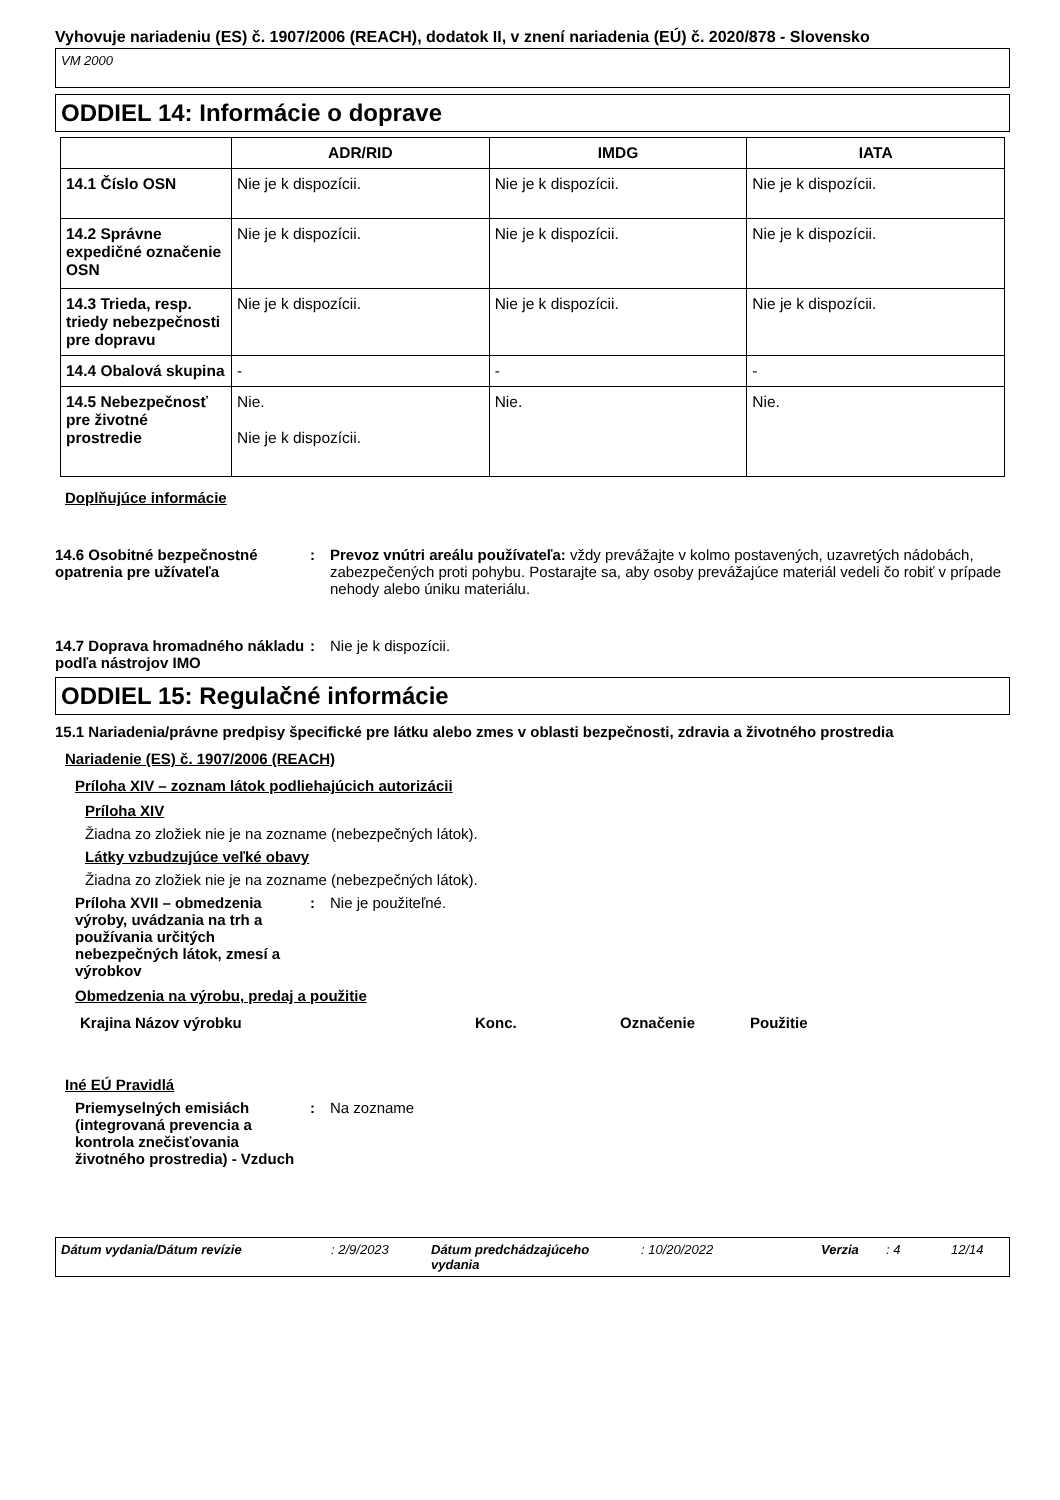Vyhovuje nariadeniu (ES) č. 1907/2006 (REACH), dodatok II, v znení nariadenia (EÚ) č. 2020/878 - Slovensko
VM 2000
ODDIEL 14: Informácie o doprave
| | ADR/RID | IMDG | IATA |
| --- | --- | --- | --- |
| 14.1 Číslo OSN | Nie je k dispozícii. | Nie je k dispozícii. | Nie je k dispozícii. |
| 14.2 Správne expedičné označenie OSN | Nie je k dispozícii. | Nie je k dispozícii. | Nie je k dispozícii. |
| 14.3 Trieda, resp. triedy nebezpečnosti pre dopravu | Nie je k dispozícii. | Nie je k dispozícii. | Nie je k dispozícii. |
| 14.4 Obalová skupina | - | - | - |
| 14.5 Nebezpečnosť pre životné prostredie | Nie. Nie je k dispozícii. | Nie. | Nie. |
Doplňujúce informácie
14.6 Osobitné bezpečnostné opatrenia pre užívateľa
: Prevoz vnútri areálu používateľa: vždy prevážajte v kolmo postavených, uzavretých nádobách, zabezpečených proti pohybu. Postarajte sa, aby osoby prevážajúce materiál vedeli čo robiť v prípade nehody alebo úniku materiálu.
14.7 Doprava hromadného nákladu podľa nástrojov IMO
: Nie je k dispozícii.
ODDIEL 15: Regulačné informácie
15.1 Nariadenia/právne predpisy špecifické pre látku alebo zmes v oblasti bezpečnosti, zdravia a životného prostredia
Nariadenie (ES) č. 1907/2006 (REACH)
Príloha XIV – zoznam látok podliehajúcich autorizácii
Príloha XIV
Žiadna zo zložiek nie je na zozname (nebezpečných látok).
Látky vzbudzujúce veľké obavy
Žiadna zo zložiek nie je na zozname (nebezpečných látok).
Príloha XVII – obmedzenia výroby, uvádzania na trh a používania určitých nebezpečných látok, zmesí a výrobkov
: Nie je použiteľné.
Obmedzenia na výrobu, predaj a použitie
Krajina Názov výrobku Konc. Označenie Použitie
Iné EÚ Pravidlá
Priemyselných emisiách (integrovaná prevencia a kontrola znečisťovania životného prostredia) - Vzduch
: Na zozname
Dátum vydania/Dátum revízie : 2/9/2023 Dátum predchádzajúceho vydania
: 10/20/2022 Verzia : 4 12/14